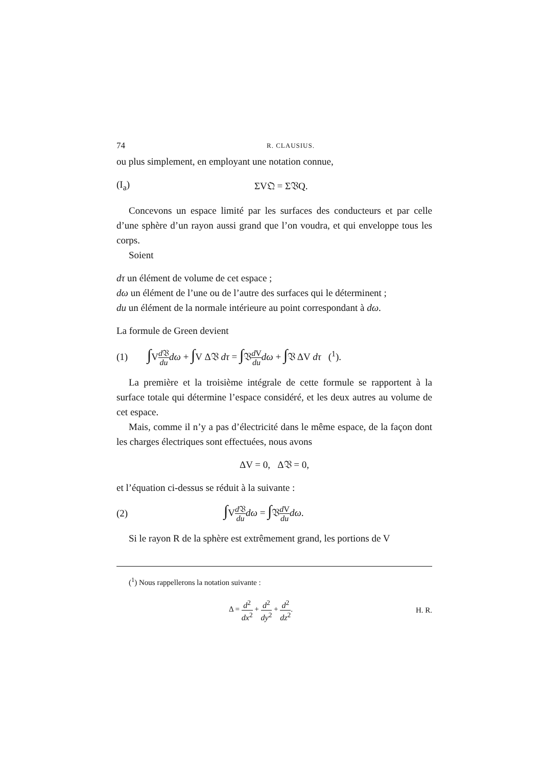74 R. CLAUSIUS.
ou plus simplement, en employant une notation connue,
(I<sub>a</sub>) ΣV𝔔 = Σ𝔙Q.
Concevons un espace limité par les surfaces des conducteurs et par celle d’une sphère d’un rayon aussi grand que l’on voudra, et qui enveloppe tous les corps.
Soient
dτ un élément de volume de cet espace ;
dω un élément de l’une ou de l’autre des surfaces qui le déterminent ;
du un élément de la normale intérieure au point correspondant à dω.
La formule de Green devient
(1) ∫Vd 𝔙 du dω + ∫V Δ𝔙 dτ = ∫𝔙d V du dω + ∫𝔙 ΔV dτ (<sup>1</sup>).
La première et la troisième intégrale de cette formule se rapportent à la surface totale qui détermine l’espace considéré, et les deux autres au volume de cet espace.
Mais, comme il n’y a pas d’électricité dans le même espace, de la façon dont les charges électriques sont effectuées, nous avons
ΔV = 0, Δ𝔙 = 0,
et l’équation ci-dessus se réduit à la suivante :
(2) ∫Vd 𝔙 du dω = ∫𝔙d V du dω.
Si le rayon R de la sphère est extrêmement grand, les portions de V
(<sup>1</sup>) Nous rappellerons la notation suivante :
Δ = d<sup>2</sup> dx<sup>2</sup> + d<sup>2</sup> dy<sup>2</sup> + d<sup>2</sup> dz<sup>2</sup>. H. R.